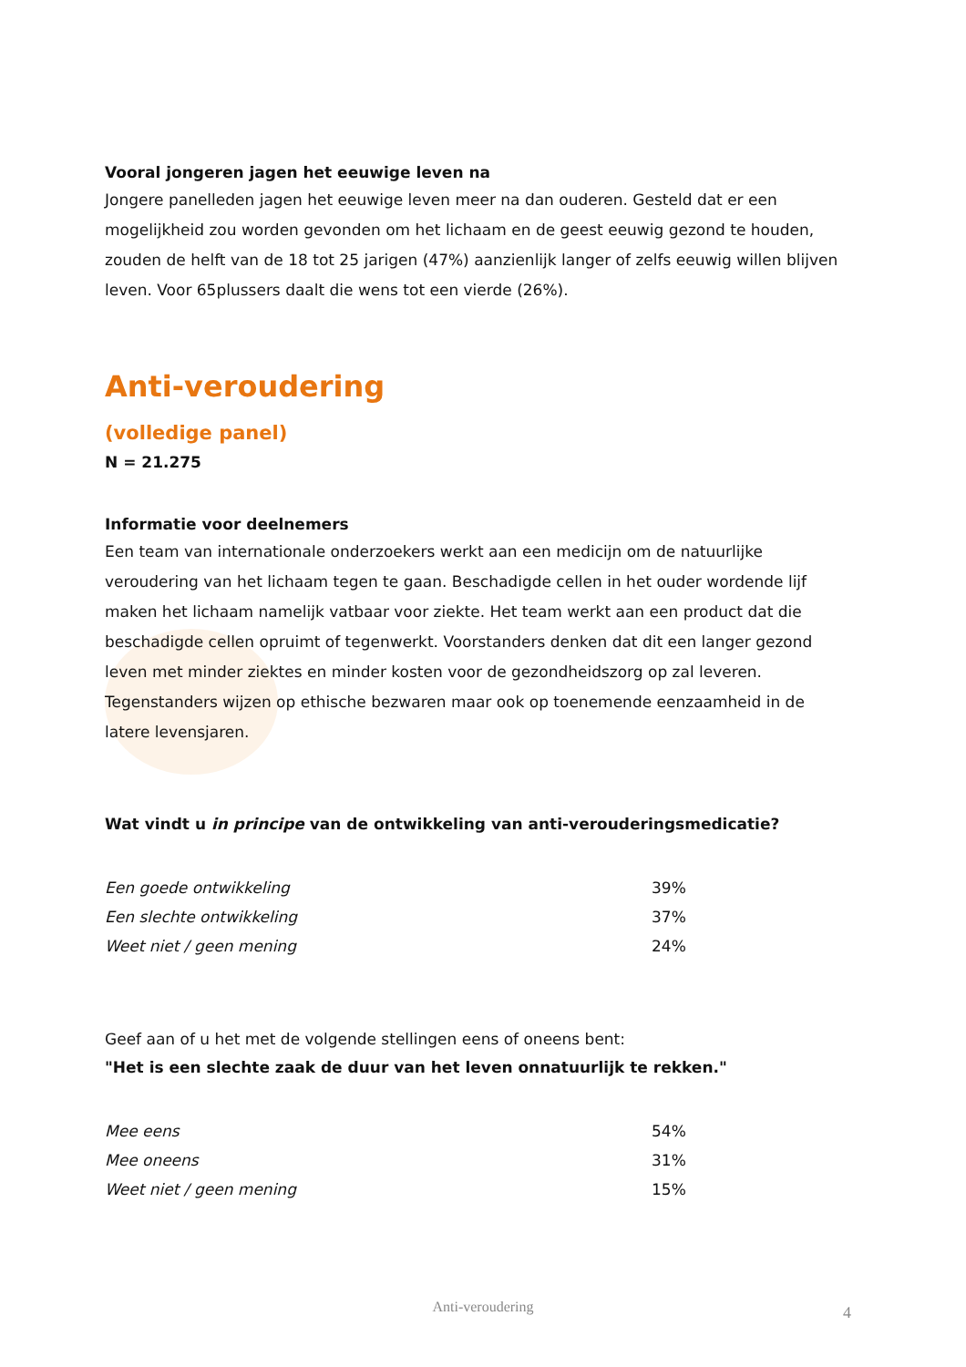Vooral jongeren jagen het eeuwige leven na
Jongere panelleden jagen het eeuwige leven meer na dan ouderen. Gesteld dat er een mogelijkheid zou worden gevonden om het lichaam en de geest eeuwig gezond te houden, zouden de helft van de 18 tot 25 jarigen (47%) aanzienlijk langer of zelfs eeuwig willen blijven leven. Voor 65plussers daalt die wens tot een vierde (26%).
Anti-veroudering
(volledige panel)
N = 21.275
Informatie voor deelnemers
Een team van internationale onderzoekers werkt aan een medicijn om de natuurlijke veroudering van het lichaam tegen te gaan. Beschadigde cellen in het ouder wordende lijf maken het lichaam namelijk vatbaar voor ziekte. Het team werkt aan een product dat die beschadigde cellen opruimt of tegenwerkt. Voorstanders denken dat dit een langer gezond leven met minder ziektes en minder kosten voor de gezondheidszorg op zal leveren. Tegenstanders wijzen op ethische bezwaren maar ook op toenemende eenzaamheid in de latere levensjaren.
Wat vindt u in principe van de ontwikkeling van anti-verouderingsmedicatie?
| Een goede ontwikkeling | 39% |
| Een slechte ontwikkeling | 37% |
| Weet niet / geen mening | 24% |
Geef aan of u het met de volgende stellingen eens of oneens bent:
"Het is een slechte zaak de duur van het leven onnatuurlijk te rekken."
| Mee eens | 54% |
| Mee oneens | 31% |
| Weet niet / geen mening | 15% |
Anti-veroudering 4